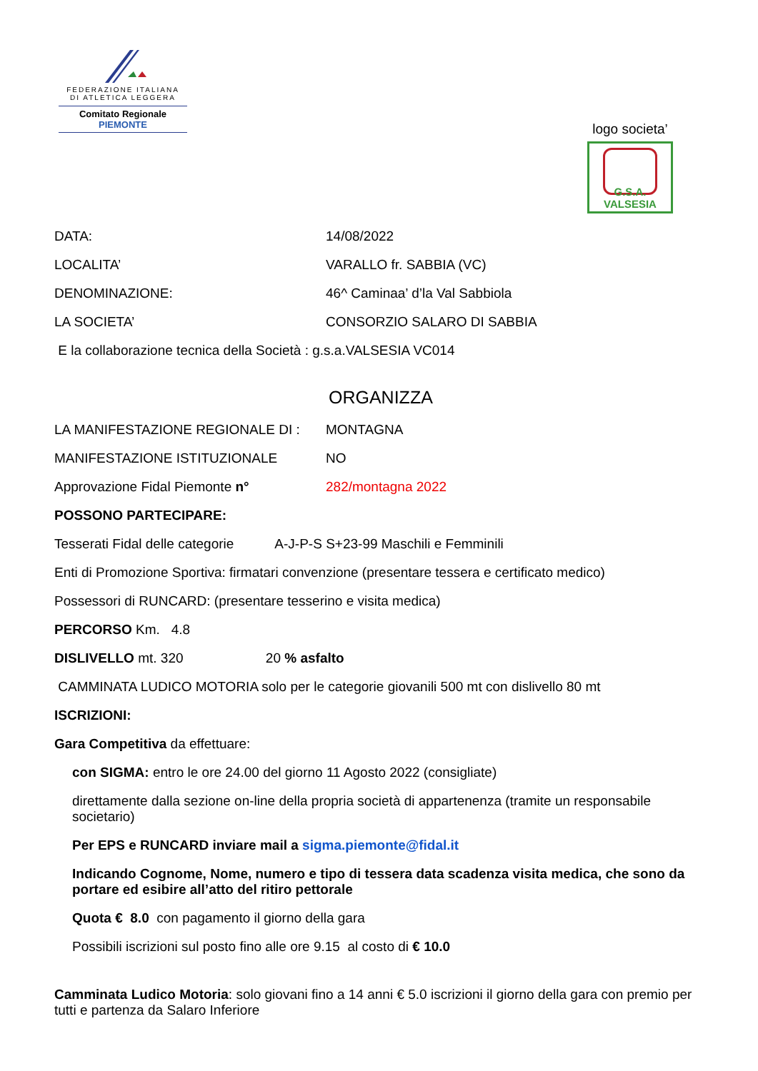FEDERAZIONE ITALIANA
DI ATLETICA LEGGERA
Comitato Regionale PIEMONTE
logo societa’
G.S.A. VALSESIA
DATA: 14/08/2022
LOCALITA’ VARALLO fr. SABBIA (VC)
DENOMINAZIONE: 46^ Caminaa’ d’la Val Sabbiola
LA SOCIETA’ CONSORZIO SALARO DI SABBIA
E la collaborazione tecnica della Società : g.s.a.VALSESIA VC014
ORGANIZZA
LA MANIFESTAZIONE REGIONALE DI : MONTAGNA
MANIFESTAZIONE ISTITUZIONALE NO
Approvazione Fidal Piemonte n° 282/montagna 2022
POSSONO PARTECIPARE:
Tesserati Fidal delle categorie A-J-P-S S+23-99 Maschili e Femminili
Enti di Promozione Sportiva: firmatari convenzione (presentare tessera e certificato medico)
Possessori di RUNCARD: (presentare tesserino e visita medica)
PERCORSO Km. 4.8
DISLIVELLO mt. 320 20 % asfalto
CAMMINATA LUDICO MOTORIA solo per le categorie giovanili 500 mt con dislivello 80 mt
ISCRIZIONI:
Gara Competitiva da effettuare:
con SIGMA: entro le ore 24.00 del giorno 11 Agosto 2022 (consigliate)
direttamente dalla sezione on-line della propria società di appartenenza (tramite un responsabile societario)
Per EPS e RUNCARD inviare mail a sigma.piemonte@fidal.it
Indicando Cognome, Nome, numero e tipo di tessera data scadenza visita medica, che sono da portare ed esibire all’atto del ritiro pettorale
Quota € 8.0 con pagamento il giorno della gara
Possibili iscrizioni sul posto fino alle ore 9.15 al costo di € 10.0
Camminata Ludico Motoria: solo giovani fino a 14 anni € 5.0 iscrizioni il giorno della gara con premio per tutti e partenza da Salaro Inferiore